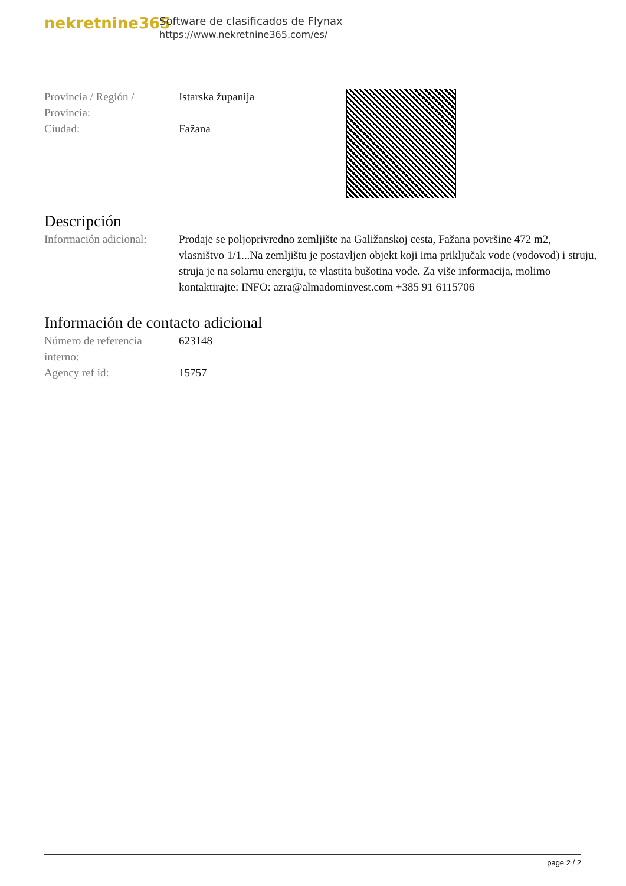nekretnine365
Software de clasificados de Flynax
https://www.nekretnine365.com/es/
Provincia / Región /
Provincia:
Istarska županija
Ciudad: Fažana
Descripción
Información adicional:
Prodaje se poljoprivredno zemljište na Galižanskoj cesta, Fažana površine 472 m2, vlasništvo 1/1...Na zemljištu je postavljen objekt koji ima priključak vode (vodovod) i struju, struja je na solarnu energiju, te vlastita bušotina vode. Za više informacija, molimo kontaktirajte: INFO: azra@almadominvest.com +385 91 6115706
Información de contacto adicional
Número de referencia
interno:
623148
Agency ref id: 15757
page 2 / 2